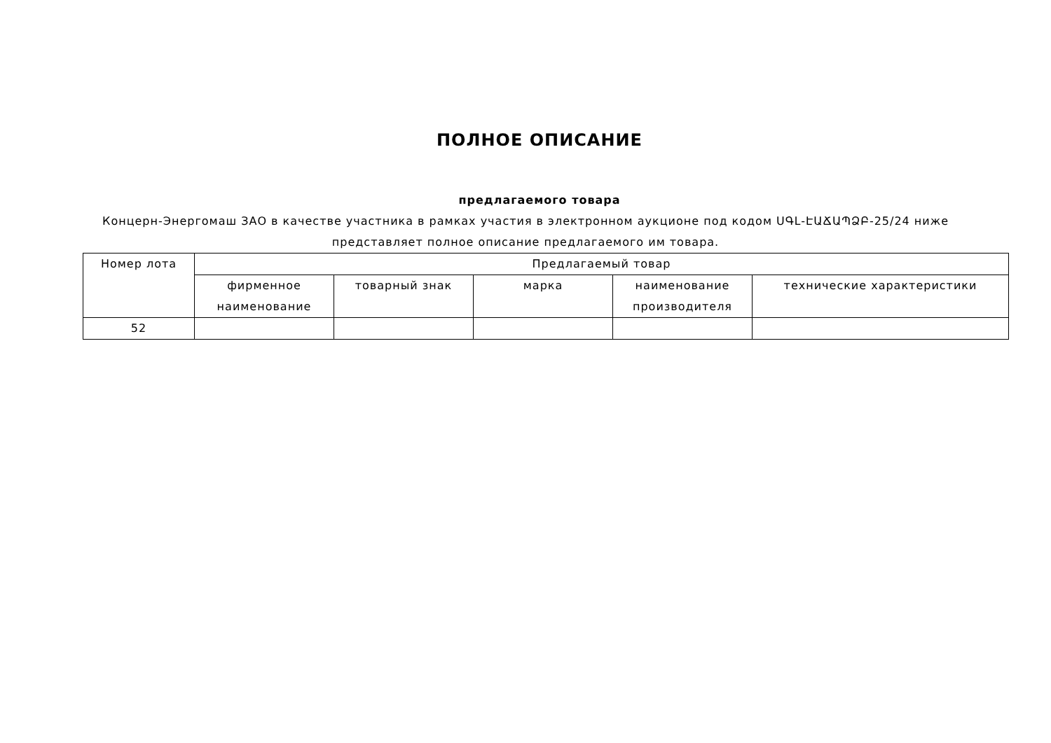ПОЛНОЕ ОПИСАНИЕ
предлагаемого товара
Концерн-Энергомаш ЗАО в качестве участника в рамках участия в электронном аукционе под кодом ՍԳԼ-ԷԱՃԱՊՁԲ-25/24 ниже представляет полное описание предлагаемого им товара.
| Номер лота | Предлагаемый товар | | | | |
| --- | --- | --- | --- | --- | --- |
| | фирменное наименование | товарный знак | марка | наименование производителя | технические характеристики |
| 52 | | | | | |